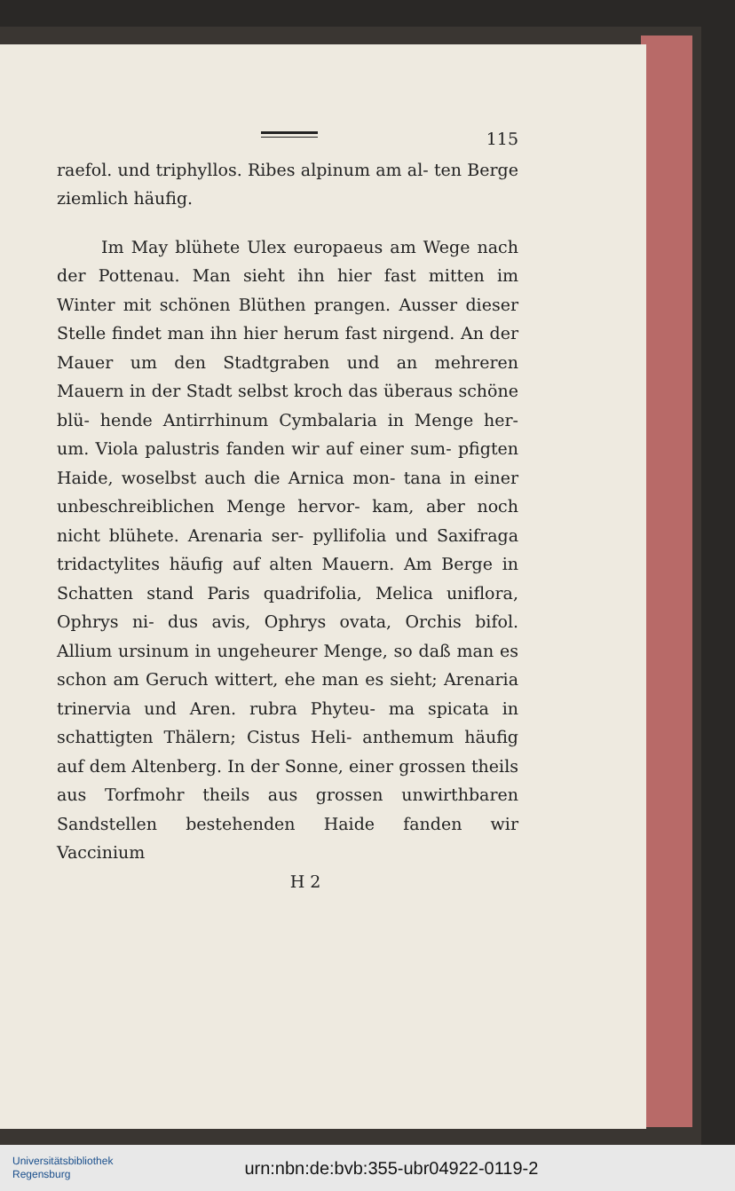115
raefol. und triphyllos. Ribes alpinum am al- ten Berge ziemlich häufig.
Im May blühete Ulex europaeus am Wege nach der Pottenau. Man sieht ihn hier fast mitten im Winter mit schönen Blüthen prangen. Ausser dieser Stelle findet man ihn hier herum fast nirgend. An der Mauer um den Stadtgraben und an mehreren Mauern in der Stadt selbst kroch das überaus schöne blü- hende Antirrhinum Cymbalaria in Menge her- um. Viola palustris fanden wir auf einer sum- pfigten Haide, woselbst auch die Arnica mon- tana in einer unbeschreiblichen Menge hervor- kam, aber noch nicht blühete. Arenaria ser- pyllifolia und Saxifraga tridactylites häufig auf alten Mauern. Am Berge in Schatten stand Paris quadrifolia, Melica uniflora, Ophrys ni- dus avis, Ophrys ovata, Orchis bifol. Allium ursinum in ungeheurer Menge, so daß man es schon am Geruch wittert, ehe man es sieht; Arenaria trinervia und Aren. rubra Phyteu- ma spicata in schattigten Thälern; Cistus Heli- anthemum häufig auf dem Altenberg. In der Sonne, einer grossen theils aus Torfmohr theils aus grossen unwirthbaren Sandstellen bestehenden Haide fanden wir Vaccinium
H 2
Universitätsbibliothek
Regensburg
urn:nbn:de:bvb:355-ubr04922-0119-2